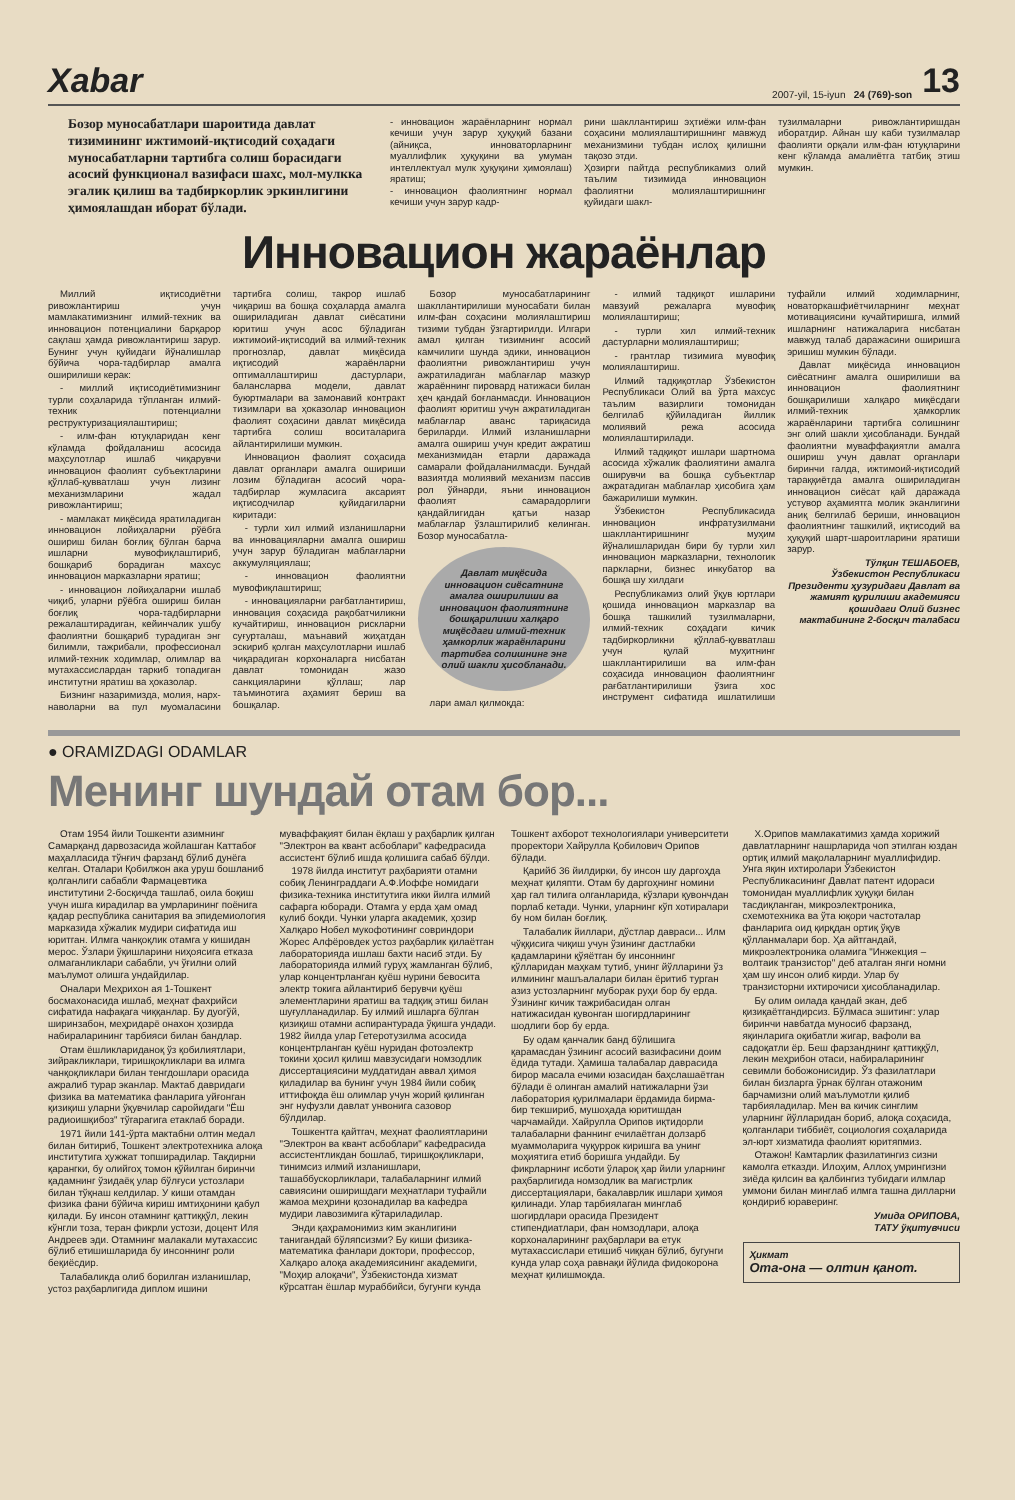Xabar 2007-yil, 15-iyun 24 (769)-son 13
Бозор муносабатлари шароитида давлат тизимининг ижтимоий-иқтисодий соҳадаги муносабатларни тартибга солиш борасидаги асосий функционал вазифаси шахс, мол-мулкка эгалик қилиш ва тадбиркорлик эркинлигини ҳимоялашдан иборат бўлади.
- инновацион жараёнларнинг нормал кечиши учун зарур ҳуқуқий базани (айниқса, инноваторларнинг муаллифлик ҳуқуқини ва умуман интеллектуал мулк ҳуқуқини ҳимоялаш) яратиш;
- инновацион фаолиятнинг нормал кечиши учун зарур кадр-
рини шакллантириш эҳтиёжи илм-фан соҳасини молиялаштиришнинг мавжуд механизмини тубдан ислоҳ қилишни тақозо этди.
Ҳозирги пайтда республикамиз олий таълим тизимида инновацион фаолиятни молиялаштиришнинг қуйидаги шакл-
тузилмаларни ривожлантиришдан иборатдир. Айнан шу каби тузилмалар фаолияти орқали илм-фан ютуқларини кенг кўламда амалиётга татбиқ этиш мумкин.
Инновацион жараёнлар
Миллий иқтисодиётни ривожлантириш учун мамлакатимизнинг илмий-техник ва инновацион потенциалини барқарор сақлаш ҳамда ривожлантириш зарур. Бунинг учун қуйидаги йўналишлар бўйича чора-тадбирлар амалга оширилиши керак:
- миллий иқтисодиётимизнинг турли соҳаларида тўпланган илмий-техник потенциални реструктуризациялаштириш;
- илм-фан ютуқларидан кенг кўламда фойдаланиш асосида маҳсулотлар ишлаб чиқарувчи инновацион фаолият субъектларини қўллаб-қувватлаш учун лизинг механизмларини жадал ривожлантириш;
- мамлакат миқёсида яратиладиган инновацион лойиҳаларни рўёбга ошириш билан боғлиқ бўлган барча ишларни мувофиқлаштириб, бошқариб борадиган махсус инновацион марказларни яратиш;
- инновацион лойиҳаларни ишлаб чиқиб, уларни рўёбга ошириш билан боғлиқ чора-тадбирларни режалаштирадиган, кейинчалик ушбу фаолиятни бошқариб турадиган энг билимли, тажрибали, профессионал илмий-техник ходимлар, олимлар ва мутахассислардан таркиб топадиган институтни яратиш ва ҳоказолар.
Бизнинг назаримизда, молия, нарх-наволарни ва пул муомаласини тартибга солиш, такрор ишлаб чиқариш ва бошқа соҳаларда амалга ошириладиган давлат сиёсатини юритиш учун асос бўладиган ижтимоий-иқтисодий ва илмий-техник прогнозлар, давлат миқёсида иқтисодий жараёнларни оптималлаштириш дастурлари, балансларва модели, давлат буюртмалари ва замонавий контракт тизимлари ва ҳоказолар инновацион фаолият соҳасини давлат миқёсида тартибга солиш воситаларига айлантирилиши мумкин.
Инновацион фаолият соҳасида давлат органлари амалга ошириши лозим бўладиган асосий чора-тадбирлар жумласига аксарият иқтисодчилар қуйидагиларни киритади:
- турли хил илмий изланишларни ва инновацияларни амалга ошириш учун зарур бўладиган маблағларни аккумуляциялаш;
- инновацион фаолиятни мувофиқлаштириш;
- инновацияларни рағбатлантириш, инновация соҳасида рақобатчиликни кучайтириш, инновацион рискларни суғурталаш, маънавий жиҳатдан эскириб қолган маҳсулотларни ишлаб чиқарадиган корхоналарга нисбатан давлат томонидан жазо санкцияларини қўллаш; лар таъминотига аҳамият бериш ва бошқалар.
Бозор муносабатларининг шакллантирилиши муносабати билан илм-фан соҳасини молиялаштириш тизими тубдан ўзгартирилди. Илгари амал қилган тизимнинг асосий камчилиги шунда эдики, инновацион фаолиятни ривожлантириш учун ажратиладиган маблағлар мазкур жараённинг пировард натижаси билан ҳеч қандай боғланмасди. Инновацион фаолият юритиш учун ажратиладиган маблағлар аванс тариқасида бериларди. Илмий изланишларни амалга ошириш учун кредит ажратиш механизмидан етарли даражада самарали фойдаланилмасди. Бундай вазиятда молиявий механизм пассив рол ўйнарди, яъни инновацион фаолият самарадорлиги қандайлигидан қатъи назар маблағлар ўзлаштирилиб келинган. Бозор муносабатла-
Давлат миқёсида инновацион сиёсатнинг амалга оширилиши ва инновацион фаолиятнинг бошқарилиши халқаро миқёсдаги илмий-техник ҳамкорлик жараёнларини тартибга солишнинг энг олий шакли ҳисобланади.
лари амал қилмоқда:
- илмий тадқиқот ишларини мавзуий режаларга мувофиқ молиялаштириш;
- турли хил илмий-техник дастурларни молиялаштириш;
- грантлар тизимига мувофиқ молиялаштириш.
Илмий тадқиқотлар Ўзбекистон Республикаси Олий ва ўрта махсус таълим вазирлиги томонидан белгилаб қўйиладиган йиллик молиявий режа асосида молиялаштирилади.
Илмий тадқиқот ишлари шартнома асосида хўжалик фаолиятини амалга оширувчи ва бошқа субъектлар ажратадиган маблағлар ҳисобига ҳам бажарилиши мумкин.
Ўзбекистон Республикасида инновацион инфратузилмани шакллантиришнинг муҳим йўналишларидан бири бу турли хил инновацион марказларни, технологик паркларни, бизнес инкубатор ва бошқа шу хилдаги
Республикамиз олий ўқув юртлари қошида инновацион марказлар ва бошқа ташкилий тузилмаларни, илмий-техник соҳадаги кичик тадбиркорликни қўллаб-қувватлаш учун қулай муҳитнинг шакллантирилиши ва илм-фан соҳасида инновацион фаолиятнинг рағбатлантирилиши ўзига хос инструмент сифатида ишлатилиши туфайли илмий ходимларнинг, новаторкашфиётчиларнинг меҳнат мотивациясини кучайтиришга, илмий ишларнинг натижаларига нисбатан мавжуд талаб даражасини оширишга эришиш мумкин бўлади.
Давлат миқёсида инновацион сиёсатнинг амалга оширилиши ва инновацион фаолиятнинг бошқарилиши халқаро миқёсдаги илмий-техник ҳамкорлик жараёнларини тартибга солишнинг энг олий шакли ҳисобланади. Бундай фаолиятни муваффақиятли амалга ошириш учун давлат органлари биринчи галда, ижтимоий-иқтисодий тараққиётда амалга ошириладиган инновацион сиёсат қай даражада устувор аҳамиятга молик эканлигини аниқ белгилаб бериши, инновацион фаолиятнинг ташкилий, иқтисодий ва ҳуқуқий шарт-шароитларини яратиши зарур.
Тўлқин ТЕШАБОЕВ,
Ўзбекистон Республикаси Президенти ҳузуридаги Давлат ва жамият қурилиши академияси қошидаги Олий бизнес мактабининг 2-босқич талабаси
● ORAMIZDAGI ODAMLAR
Менинг шундай отам бор...
Отам 1954 йили Тошкенти азимнинг Самарқанд дарвозасида жойлашган Каттабоғ маҳалласида тўнғич фарзанд бўлиб дунёга келган. Оталари Қобилжон ака уруш бошланиб қолганлиги сабабли Фармацевтика институтини 2-босқичда ташлаб, оила боқиш учун ишга кирадилар ва умрларининг поёнига қадар республика санитария ва эпидемиология марказида хўжалик мудири сифатида иш юритган. Илмга чанқоқлик отамга у кишидан мерос. Ўзлари ўқишларини ниҳоясига етказа олмаганликлари сабабли, уч ўғилни олий маълумот олишга ундайдилар.
Оналари Меҳрихон ая 1-Тошкент босмахонасида ишлаб, меҳнат фахрийси сифатида нафақага чиққанлар. Бу дуогўй, ширинзабон, меҳридарё онахон ҳозирда набираларининг тарбияси билан бандлар.
Отам ёшликлариданоқ ўз қобилиятлари, зийракликлари, тиришқоқликлари ва илмга чанқоқликлари билан тенгдошлари орасида ажралиб турар эканлар. Мактаб давридаги физика ва математика фанларига уйғонган қизиқиш уларни ўқувчилар саройидаги "Ёш радиоишқибоз" тўгарагига етаклаб боради.
1971 йили 141-ўрта мактабни олтин медал билан битириб, Тошкент электротехника алоқа институтига ҳужжат топширадилар. Тақдирни қарангки, бу олийгоҳ томон қўйилган биринчи қадамнинг ўзидаёқ улар бўлғуси устозлари билан тўқнаш келдилар. У киши отамдан физика фани бўйича кириш имтиҳонини қабул қилади. Бу инсон отамнинг қаттиққўл, лекин кўнгли тоза, теран фикрли устози, доцент Иля Андреев эди. Отамнинг малакали мутахассис бўлиб етишишларида бу инсоннинг роли беқиёсдир.
Талабаликда олиб борилган изланишлар, устоз раҳбарлигида диплом ишини муваффақият билан ёқлаш у раҳбарлик қилган "Электрон ва квант асбоблари" кафедрасида ассистент бўлиб ишда қолишига сабаб бўлди.
1978 йилда институт раҳбарияти отамни собиқ Ленинграддаги А.Ф.Иоффе номидаги физика-техника институтига икки йилга илмий сафарга юборади. Отамга у ерда ҳам омад кулиб боқди. Чунки уларга академик, ҳозир Халқаро Нобел мукофотининг совриндори Жорес Алфёровдек устоз раҳбарлик қилаётган лабораторияда ишлаш бахти насиб этди. Бу лабораторияда илмий гуруҳ жамланган бўлиб, улар концентрланган қуёш нурини бевосита электр токига айлантириб берувчи қуёш элементларини яратиш ва тадқиқ этиш билан шуғулланадилар. Бу илмий ишларга бўлган қизиқиш отамни аспирантурада ўқишга ундади. 1982 йилда улар Гетеротузилма асосида концентрланган қуёш нуридан фотоэлектр токини ҳосил қилиш мавзусидаги номзодлик диссертациясини муддатидан аввал ҳимоя қиладилар ва бунинг учун 1984 йили собиқ иттифоқда ёш олимлар учун жорий қилинган энг нуфузли давлат унвонига сазовор бўлдилар.
Тошкентга қайтгач, меҳнат фаолиятларини "Электрон ва квант асбоблари" кафедрасида ассистентликдан бошлаб, тиришқоқликлари, тинимсиз илмий изланишлари, ташаббускорликлари, талабаларнинг илмий савиясини оширишдаги меҳнатлари туфайли жамоа меҳрини қозонадилар ва кафедра мудири лавозимига кўтариладилар.
Энди қаҳрамонимиз ким эканлигини танигандай бўляпсизми? Бу киши физика-математика фанлари доктори, профессор, Халқаро алоқа академиясининг академиги, "Моҳир алоқачи", Ўзбекистонда хизмат кўрсатган ёшлар мураббийси, бугунги кунда Тошкент ахборот технологиялари университети проректори Хайрулла Қобилович Орипов бўлади.
Қарийб 36 йилдирки, бу инсон шу даргоҳда меҳнат қиляпти. Отам бу даргоҳнинг номини ҳар гал тилига олганларида, кўзлари қувончдан порлаб кетади. Чунки, уларнинг кўп хотиралари бу ном билан боғлиқ.
Талабалик йиллари, дўстлар давраси... Илм чўққисига чиқиш учун ўзининг дастлабки қадамларини қўяётган бу инсоннинг қўлларидан маҳкам тутиб, унинг йўлларини ўз илмининг машъалалари билан ёритиб турган азиз устозларнинг муборак руҳи бор бу ерда. Ўзининг кичик тажрибасидан олган натижасидан қувонган шогирдларининг шодлиги бор бу ерда.
Бу одам қанчалик банд бўлишига қарамасдан ўзининг асосий вазифасини доим ёдида тутади. Ҳамиша талабалар даврасида бирор масала ечими юзасидан баҳслашаётган бўлади ё олинган амалий натижаларни ўзи лаборатория қурилмалари ёрдамида бирма-бир текшириб, мушоҳада юритишдан чарчамайди. Хайрулла Орипов иқтидорли талабаларни фаннинг ечилаётган долзарб муаммоларига чуқуррок киришга ва унинг моҳиятига етиб боришга ундайди. Бу фикрларнинг исботи ўлароқ ҳар йили уларнинг раҳбарлигида номзодлик ва магистрлик диссертациялари, бакалаврлик ишлари ҳимоя қилинади. Улар тарбиялаган минглаб шогирдлари орасида Президент стипендиатлари, фан номзодлари, алоқа корхоналарининг раҳбарлари ва етук мутахассислари етишиб чиққан бўлиб, бугунги кунда улар соҳа равнақи йўлида фидокорона меҳнат қилишмоқда.
Х.Орипов мамлакатимиз ҳамда хорижий давлатларнинг нашрларида чоп этилган юздан ортиқ илмий мақолаларнинг муаллифидир. Унга яқин ихтиролари Ўзбекистон Республикасининг Давлат патент идораси томонидан муаллифлик ҳуқуқи билан тасдиқланган, микроэлектроника, схемотехника ва ўта юқори частоталар фанларига оид қирқдан ортиқ ўқув қўлланмалари бор. Ҳа айтгандай, микроэлектроника оламига "Инжекция – волтаик транзистор" деб аталган янги номни ҳам шу инсон олиб кирди. Улар бу транзисторни ихтирочиси ҳисобланадилар.
Бу олим оилада қандай экан, деб қизиқаётгандирсиз. Бўлмаса эшитинг: улар биринчи навбатда муносиб фарзанд, яқинларига оқибатли жигар, вафоли ва садоқатли ёр. Беш фарзанднинг қаттиққўл, лекин меҳрибон отаси, набираларининг севимли бобожонисидир. Ўз фазилатлари билан бизларга ўрнак бўлган отажоним барчамизни олий маълумотли қилиб тарбияладилар. Мен ва кичик синглим уларнинг йўлларидан бориб, алоқа соҳасида, қолганлари тиббиёт, социология соҳаларида эл-юрт хизматида фаолият юритяпмиз.
Отажон! Камтарлик фазилатингиз сизни камолга етказди. Илоҳим, Аллоҳ умрингизни зиёда қилсин ва қалбингиз тубидаги илмлар уммони билан минглаб илмга ташна дилларни қондириб юраверинг.
Умида ОРИПОВА,
ТАТУ ўқитувчиси
Ҳикмат
Ота-она — олтин қанот.